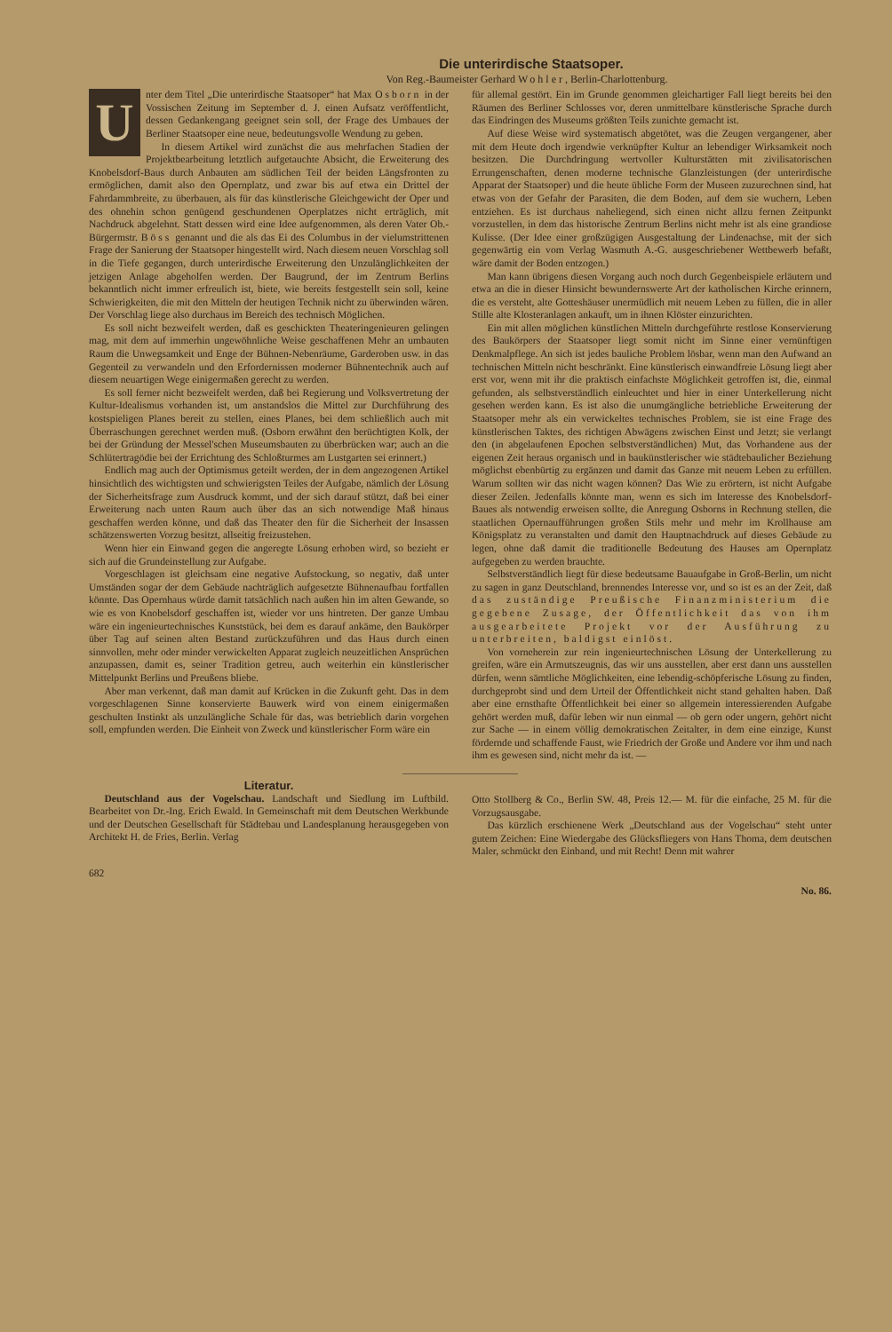Die unterirdische Staatsoper.
Von Reg.-Baumeister Gerhard Wohler, Berlin-Charlottenburg.
Unter dem Titel „Die unterirdische Staatsoper“ hat Max Osborn in der Vossischen Zeitung im September d. J. einen Aufsatz veröffentlicht, dessen Gedankengang geeignet sein soll, der Frage des Umbaues der Berliner Staatsoper eine neue, bedeutungsvolle Wendung zu geben.
In diesem Artikel wird zunächst die aus mehrfachen Stadien der Projektbearbeitung letztlich aufgetauchte Absicht, die Erweiterung des Knobelsdorf-Baus durch Anbauten am südlichen Teil der beiden Längsfronten zu ermöglichen, damit also den Opernplatz, und zwar bis auf etwa ein Drittel der Fahrdammbreite, zu überbauen, als für das künstlerische Gleichgewicht der Oper und des ohnehin schon genügend geschundenen Operplatzes nicht erträglich, mit Nachdruck abgelehnt. Statt dessen wird eine Idee aufgenommen, als deren Vater Ob.-Bürgermstr. Böss genannt und die als das Ei des Columbus in der vielumstrittenen Frage der Sanierung der Staatsoper hingestellt wird. Nach diesem neuen Vorschlag soll in die Tiefe gegangen, durch unterirdische Erweiterung den Unzulänglichkeiten der jetzigen Anlage abgeholfen werden. Der Baugrund, der im Zentrum Berlins bekanntlich nicht immer erfreulich ist, biete, wie bereits festgestellt sein soll, keine Schwierigkeiten, die mit den Mitteln der heutigen Technik nicht zu überwinden wären. Der Vorschlag liege also durchaus im Bereich des technisch Möglichen.
Es soll nicht bezweifelt werden, daß es geschickten Theateringenieuren gelingen mag, mit dem auf immerhin ungewöhnliche Weise geschaffenen Mehr an umbauten Raum die Unwegsamkeit und Enge der Bühnen-Nebenräume, Garderoben usw. in das Gegenteil zu verwandeln und den Erfordernissen moderner Bühnentechnik auch auf diesem neuartigen Wege einigermaßen gerecht zu werden.
Es soll ferner nicht bezweifelt werden, daß bei Regierung und Volksvertretung der Kultur-Idealismus vorhanden ist, um anstandslos die Mittel zur Durchführung des kostspieligen Planes bereit zu stellen, eines Planes, bei dem schließlich auch mit Überraschungen gerechnet werden muß. (Osborn erwähnt den berüchtigten Kolk, der bei der Gründung der Messel'schen Museumsbauten zu überbrücken war; auch an die Schlütertragödie bei der Errichtung des Schloßturmes am Lustgarten sei erinnert.)
Endlich mag auch der Optimismus geteilt werden, der in dem angezogenen Artikel hinsichtlich des wichtigsten und schwierigsten Teiles der Aufgabe, nämlich der Lösung der Sicherheitsfrage zum Ausdruck kommt, und der sich darauf stützt, daß bei einer Erweiterung nach unten Raum auch über das an sich notwendige Maß hinaus geschaffen werden könne, und daß das Theater den für die Sicherheit der Insassen schätzenswerten Vorzug besitzt, allseitig freizustehen.
Wenn hier ein Einwand gegen die angeregte Lösung erhoben wird, so bezieht er sich auf die Grundeinstellung zur Aufgabe.
Vorgeschlagen ist gleichsam eine negative Aufstockung, so negativ, daß unter Umständen sogar der dem Gebäude nachträglich aufgesetzte Bühnenaufbau fortfallen könnte. Das Opernhaus würde damit tatsächlich nach außen hin im alten Gewande, so wie es von Knobelsdorf geschaffen ist, wieder vor uns hintreten. Der ganze Umbau wäre ein ingenieurtechnisches Kunststück, bei dem es darauf ankäme, den Baukörper über Tag auf seinen alten Bestand zurückzuführen und das Haus durch einen sinnvollen, mehr oder minder verwickelten Apparat zugleich neuzeitlichen Ansprüchen anzupassen, damit es, seiner Tradition getreu, auch weiterhin ein künstlerischer Mittelpunkt Berlins und Preußens bliebe.
Aber man verkennt, daß man damit auf Krücken in die Zukunft geht. Das in dem vorgeschlagenen Sinne konservierte Bauwerk wird von einem einigermaßen geschulten Instinkt als unzulängliche Schale für das, was betrieblich darin vorgehen soll, empfunden werden. Die Einheit von Zweck und künstlerischer Form wäre ein
für allemal gestört. Ein im Grunde genommen gleichartiger Fall liegt bereits bei den Räumen des Berliner Schlosses vor, deren unmittelbare künstlerische Sprache durch das Eindringen des Museums größten Teils zunichte gemacht ist.
Auf diese Weise wird systematisch abgetötet, was die Zeugen vergangener, aber mit dem Heute doch irgendwie verknüpfter Kultur an lebendiger Wirksamkeit noch besitzen. Die Durchdringung wertvoller Kulturstätten mit zivilisatorischen Errungenschaften, denen moderne technische Glanzleistungen (der unterirdische Apparat der Staatsoper) und die heute übliche Form der Museen zuzurechnen sind, hat etwas von der Gefahr der Parasiten, die dem Boden, auf dem sie wuchern, Leben entziehen. Es ist durchaus naheliegend, sich einen nicht allzu fernen Zeitpunkt vorzustellen, in dem das historische Zentrum Berlins nicht mehr ist als eine grandiose Kulisse. (Der Idee einer großzügigen Ausgestaltung der Lindenachse, mit der sich gegenwärtig ein vom Verlag Wasmuth A.-G. ausgeschriebener Wettbewerb befaßt, wäre damit der Boden entzogen.)
Man kann übrigens diesen Vorgang auch noch durch Gegenbeispiele erläutern und etwa an die in dieser Hinsicht bewundernswerte Art der katholischen Kirche erinnern, die es versteht, alte Gotteshäuser unermüdlich mit neuem Leben zu füllen, die in aller Stille alte Klosteranlagen ankauft, um in ihnen Klöster einzurichten.
Ein mit allen möglichen künstlichen Mitteln durchgeführte restlose Konservierung des Baukörpers der Staatsoper liegt somit nicht im Sinne einer vernünftigen Denkmalpflege. An sich ist jedes bauliche Problem lösbar, wenn man den Aufwand an technischen Mitteln nicht beschränkt. Eine künstlerisch einwandfreie Lösung liegt aber erst vor, wenn mit ihr die praktisch einfachste Möglichkeit getroffen ist, die, einmal gefunden, als selbstverständlich einleuchtet und hier in einer Unterkellerung nicht gesehen werden kann. Es ist also die unumgängliche betriebliche Erweiterung der Staatsoper mehr als ein verwickeltes technisches Problem, sie ist eine Frage des künstlerischen Taktes, des richtigen Abwägens zwischen Einst und Jetzt; sie verlangt den (in abgelaufenen Epochen selbstverständlichen) Mut, das Vorhandene aus der eigenen Zeit heraus organisch und in baukünstlerischer wie städtebaulicher Beziehung möglichst ebenbürtig zu ergänzen und damit das Ganze mit neuem Leben zu erfüllen. Warum sollten wir das nicht wagen können? Das Wie zu erörtern, ist nicht Aufgabe dieser Zeilen. Jedenfalls könnte man, wenn es sich im Interesse des Knobelsdorf-Baues als notwendig erweisen sollte, die Anregung Osborns in Rechnung stellen, die staatlichen Opernaufführungen großen Stils mehr und mehr im Krollhause am Königsplatz zu veranstalten und damit den Hauptnachdruck auf dieses Gebäude zu legen, ohne daß damit die traditionelle Bedeutung des Hauses am Opernplatz aufgegeben zu werden brauchte.
Selbstverständlich liegt für diese bedeutsame Bauaufgabe in Groß-Berlin, um nicht zu sagen in ganz Deutschland, brennendes Interesse vor, und so ist es an der Zeit, daß das zuständige Preußische Finanzministerium die gegebene Zusage, der Öffentlichkeit das von ihm ausgearbeitete Projekt vor der Ausführung zu unterbreiten, baldigst einlöst.
Von vorneherein zur rein ingenieurtechnischen Lösung der Unterkellerung zu greifen, wäre ein Armutszeugnis, das wir uns ausstellen, aber erst dann uns ausstellen dürfen, wenn sämtliche Möglichkeiten, eine lebendig-schöpferische Lösung zu finden, durchgeprobt sind und dem Urteil der Öffentlichkeit nicht stand gehalten haben. Daß aber eine ernsthafte Öffentlichkeit bei einer so allgemein interessierenden Aufgabe gehört werden muß, dafür leben wir nun einmal — ob gern oder ungern, gehört nicht zur Sache — in einem völlig demokratischen Zeitalter, in dem eine einzige, Kunst fördernde und schaffende Faust, wie Friedrich der Große und Andere vor ihm und nach ihm es gewesen sind, nicht mehr da ist. —
Literatur.
Deutschland aus der Vogelschau. Landschaft und Siedlung im Luftbild. Bearbeitet von Dr.-Ing. Erich Ewald. In Gemeinschaft mit dem Deutschen Werkbunde und der Deutschen Gesellschaft für Städtebau und Landesplanung herausgegeben von Architekt H. de Fries, Berlin. Verlag
Otto Stollberg & Co., Berlin SW. 48, Preis 12.— M. für die einfache, 25 M. für die Vorzugsausgabe.
Das kürzlich erschienene Werk „Deutschland aus der Vogelschau“ steht unter gutem Zeichen: Eine Wiedergabe des Glücksfliegers von Hans Thoma, dem deutschen Maler, schmückt den Einband, und mit Recht! Denn mit wahrer
682 No. 86.